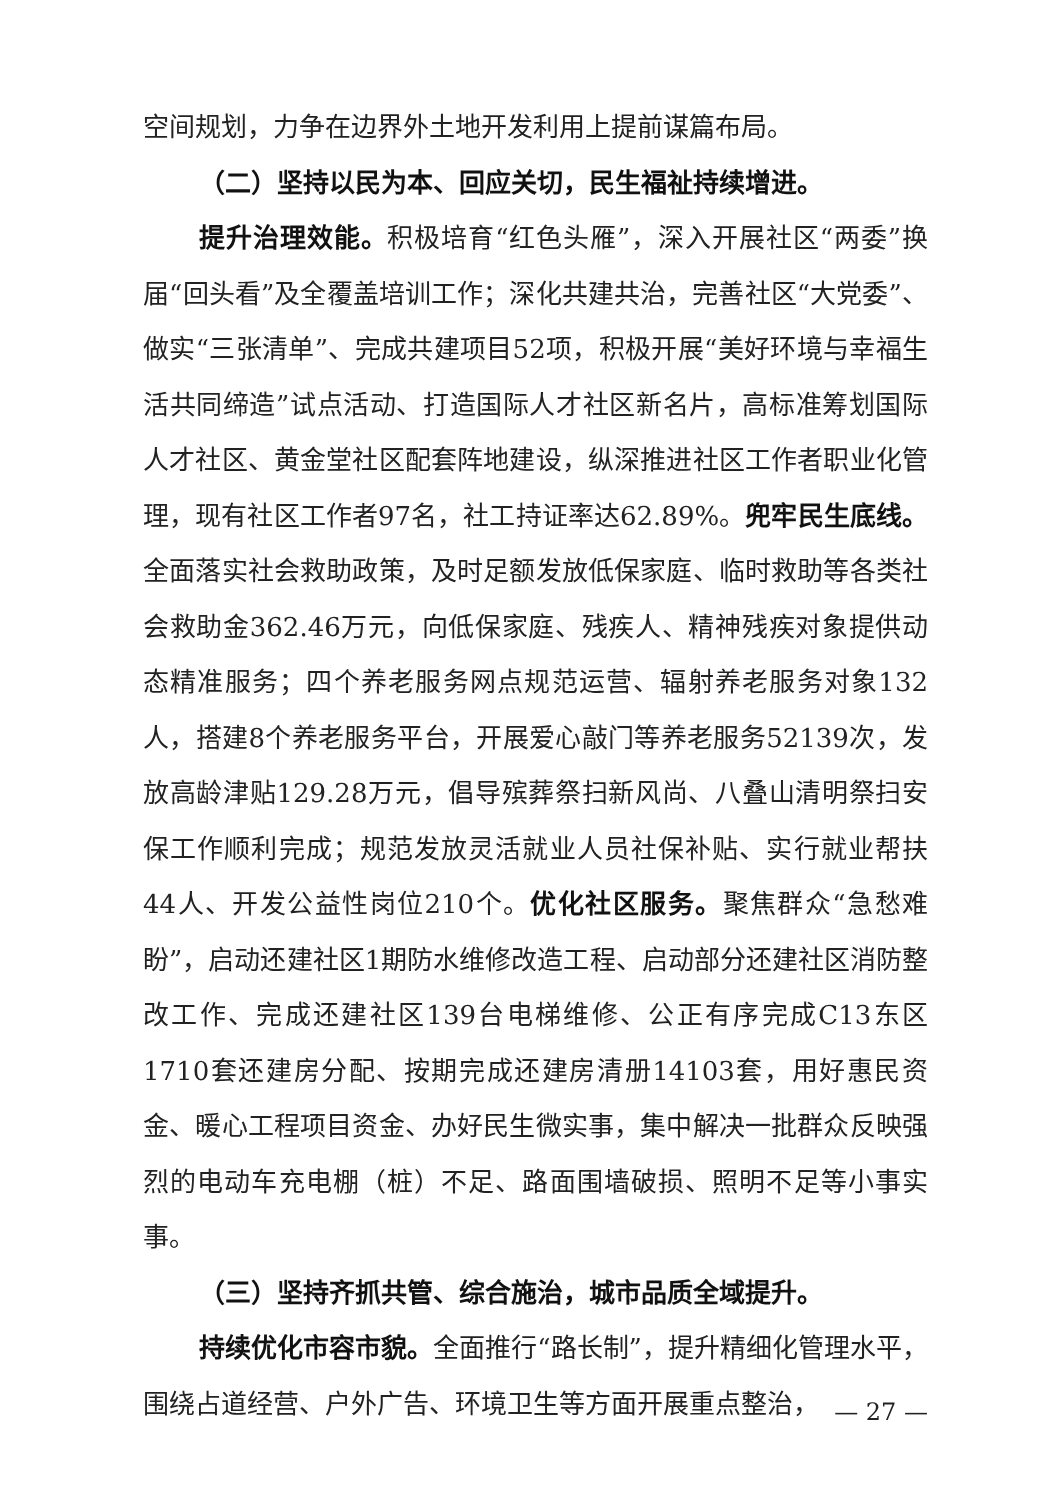空间规划，力争在边界外土地开发利用上提前谋篇布局。
（二）坚持以民为本、回应关切，民生福祉持续增进。
提升治理效能。积极培育“红色头雁”，深入开展社区“两委”换届“回头看”及全覆盖培训工作；深化共建共治，完善社区“大党委”、做实“三张清单”、完成共建项目52项，积极开展“美好环境与幸福生活共同缔造”试点活动、打造国际人才社区新名片，高标准筹划国际人才社区、黄金堂社区配套阵地建设，纵深推进社区工作者职业化管理，现有社区工作者97名，社工持证率达62.89%。兜牢民生底线。全面落实社会救助政策，及时足额发放低保家庭、临时救助等各类社会救助金362.46万元，向低保家庭、残疾人、精神残疾对象提供动态精准服务；四个养老服务网点规范运营、辐射养老服务对象132人，搭建8个养老服务平台，开展爱心敲门等养老服务52139次，发放高龄津贴129.28万元，倡导殡葬祭扫新风尚、八叠山清明祭扫安保工作顺利完成；规范发放灵活就业人员社保补贴、实行就业帮扶44人、开发公益性岗位210个。优化社区服务。聚焦群众“急愁难盼”，启动还建社区1期防水维修改造工程、启动部分还建社区消防整改工作、完成还建社区139台电梯维修、公正有序完成C13东区1710套还建房分配、按期完成还建房清册14103套，用好惠民资金、暖心工程项目资金、办好民生微实事，集中解决一批群众反映强烈的电动车充电棚（桩）不足、路面围墙破损、照明不足等小事实事。
（三）坚持齐抓共管、综合施治，城市品质全域提升。
持续优化市容市貌。全面推行“路长制”，提升精细化管理水平，围绕占道经营、户外广告、环境卫生等方面开展重点整治，
— 27 —